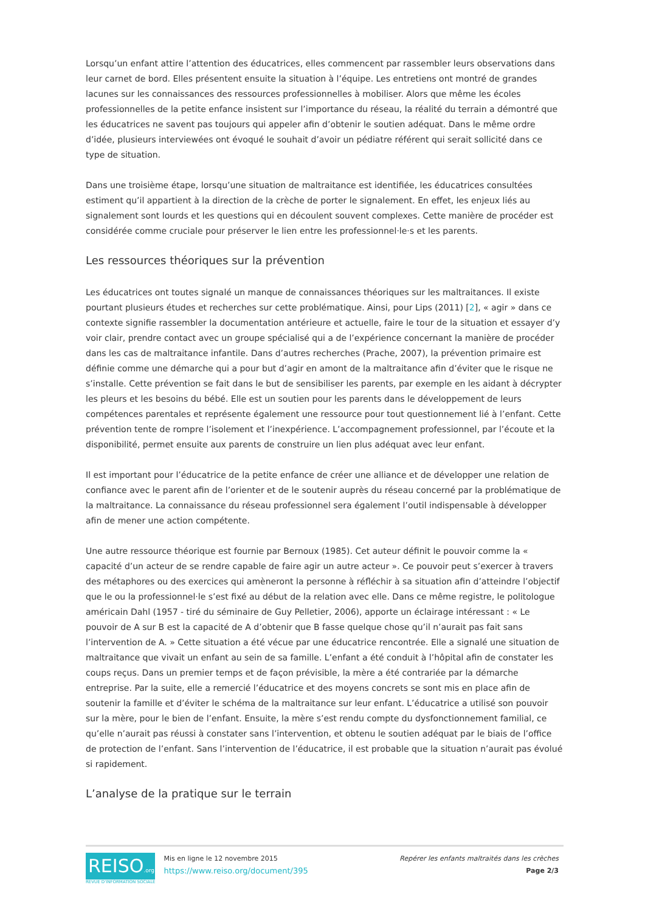Lorsqu’un enfant attire l’attention des éducatrices, elles commencent par rassembler leurs observations dans leur carnet de bord. Elles présentent ensuite la situation à l’équipe. Les entretiens ont montré de grandes lacunes sur les connaissances des ressources professionnelles à mobiliser. Alors que même les écoles professionnelles de la petite enfance insistent sur l’importance du réseau, la réalité du terrain a démontré que les éducatrices ne savent pas toujours qui appeler afin d’obtenir le soutien adéquat. Dans le même ordre d’idée, plusieurs interviewées ont évoqué le souhait d’avoir un pédiatre référent qui serait sollicité dans ce type de situation.
Dans une troisième étape, lorsqu’une situation de maltraitance est identifiée, les éducatrices consultées estiment qu’il appartient à la direction de la crèche de porter le signalement. En effet, les enjeux liés au signalement sont lourds et les questions qui en découlent souvent complexes. Cette manière de procéder est considérée comme cruciale pour préserver le lien entre les professionnel·le·s et les parents.
Les ressources théoriques sur la prévention
Les éducatrices ont toutes signalé un manque de connaissances théoriques sur les maltraitances. Il existe pourtant plusieurs études et recherches sur cette problématique. Ainsi, pour Lips (2011) [2], « agir » dans ce contexte signifie rassembler la documentation antérieure et actuelle, faire le tour de la situation et essayer d’y voir clair, prendre contact avec un groupe spécialisé qui a de l’expérience concernant la manière de procéder dans les cas de maltraitance infantile. Dans d’autres recherches (Prache, 2007), la prévention primaire est définie comme une démarche qui a pour but d’agir en amont de la maltraitance afin d’éviter que le risque ne s’installe. Cette prévention se fait dans le but de sensibiliser les parents, par exemple en les aidant à décrypter les pleurs et les besoins du bébé. Elle est un soutien pour les parents dans le développement de leurs compétences parentales et représente également une ressource pour tout questionnement lié à l’enfant. Cette prévention tente de rompre l’isolement et l’inexpérience. L’accompagnement professionnel, par l’écoute et la disponibilité, permet ensuite aux parents de construire un lien plus adéquat avec leur enfant.
Il est important pour l’éducatrice de la petite enfance de créer une alliance et de développer une relation de confiance avec le parent afin de l’orienter et de le soutenir auprès du réseau concerné par la problématique de la maltraitance. La connaissance du réseau professionnel sera également l’outil indispensable à développer afin de mener une action compétente.
Une autre ressource théorique est fournie par Bernoux (1985). Cet auteur définit le pouvoir comme la « capacité d’un acteur de se rendre capable de faire agir un autre acteur ». Ce pouvoir peut s’exercer à travers des métaphores ou des exercices qui amèneront la personne à réfléchir à sa situation afin d’atteindre l’objectif que le ou la professionnel·le s’est fixé au début de la relation avec elle. Dans ce même registre, le politologue américain Dahl (1957 - tiré du séminaire de Guy Pelletier, 2006), apporte un éclairage intéressant : « Le pouvoir de A sur B est la capacité de A d’obtenir que B fasse quelque chose qu’il n’aurait pas fait sans l’intervention de A. » Cette situation a été vécue par une éducatrice rencontrée. Elle a signalé une situation de maltraitance que vivait un enfant au sein de sa famille. L’enfant a été conduit à l’hôpital afin de constater les coups reçus. Dans un premier temps et de façon prévisible, la mère a été contrariée par la démarche entreprise. Par la suite, elle a remercié l’éducatrice et des moyens concrets se sont mis en place afin de soutenir la famille et d’éviter le schéma de la maltraitance sur leur enfant. L’éducatrice a utilisé son pouvoir sur la mère, pour le bien de l’enfant. Ensuite, la mère s’est rendu compte du dysfonctionnement familial, ce qu’elle n’aurait pas réussi à constater sans l’intervention, et obtenu le soutien adéquat par le biais de l’office de protection de l’enfant. Sans l’intervention de l’éducatrice, il est probable que la situation n’aurait pas évolué si rapidement.
L’analyse de la pratique sur le terrain
REISO.org
REVUE D'INFORMATION SOCIALE
Mis en ligne le 12 novembre 2015
https://www.reiso.org/document/395
Repérer les enfants maltraités dans les crèches
Page 2/3